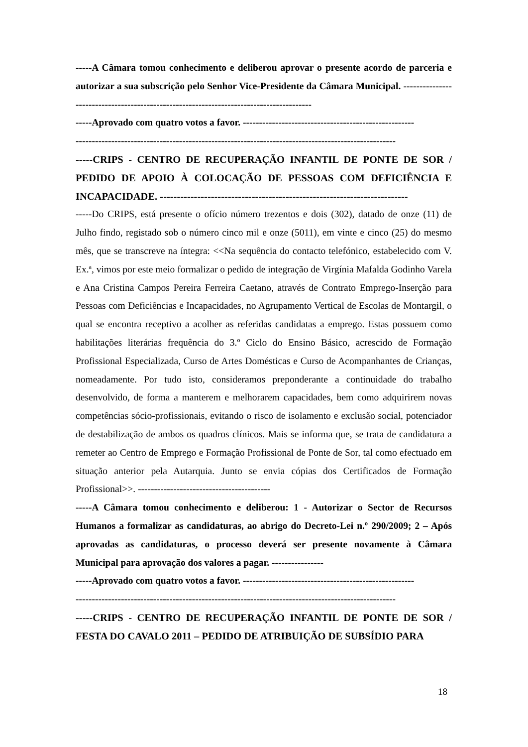-----A Câmara tomou conhecimento e deliberou aprovar o presente acordo de parceria e autorizar a sua subscrição pelo Senhor Vice-Presidente da Câmara Municipal. ----------------------------------------------------------------------------------------
-----Aprovado com quatro votos a favor. -----------------------------------------------------
---------------------------------------------------------------------------------------------------
-----CRIPS - CENTRO DE RECUPERAÇÃO INFANTIL DE PONTE DE SOR / PEDIDO DE APOIO À COLOCAÇÃO DE PESSOAS COM DEFICIÊNCIA E INCAPACIDADE. -------------------------------------------------------------------------
-----Do CRIPS, está presente o ofício número trezentos e dois (302), datado de onze (11) de Julho findo, registado sob o número cinco mil e onze (5011), em vinte e cinco (25) do mesmo mês, que se transcreve na íntegra: <<Na sequência do contacto telefónico, estabelecido com V. Ex.ª, vimos por este meio formalizar o pedido de integração de Virgínia Mafalda Godinho Varela e Ana Cristina Campos Pereira Ferreira Caetano, através de Contrato Emprego-Inserção para Pessoas com Deficiências e Incapacidades, no Agrupamento Vertical de Escolas de Montargil, o qual se encontra receptivo a acolher as referidas candidatas a emprego. Estas possuem como habilitações literárias frequência do 3.º Ciclo do Ensino Básico, acrescido de Formação Profissional Especializada, Curso de Artes Domésticas e Curso de Acompanhantes de Crianças, nomeadamente. Por tudo isto, consideramos preponderante a continuidade do trabalho desenvolvido, de forma a manterem e melhorarem capacidades, bem como adquirirem novas competências sócio-profissionais, evitando o risco de isolamento e exclusão social, potenciador de destabilização de ambos os quadros clínicos. Mais se informa que, se trata de candidatura a remeter ao Centro de Emprego e Formação Profissional de Ponte de Sor, tal como efectuado em situação anterior pela Autarquia. Junto se envia cópias dos Certificados de Formação Profissional>>. -----------------------------------------
-----A Câmara tomou conhecimento e deliberou: 1 - Autorizar o Sector de Recursos Humanos a formalizar as candidaturas, ao abrigo do Decreto-Lei n.º 290/2009; 2 – Após aprovadas as candidaturas, o processo deverá ser presente novamente à Câmara Municipal para aprovação dos valores a pagar. ----------------
-----Aprovado com quatro votos a favor. -----------------------------------------------------
---------------------------------------------------------------------------------------------------
-----CRIPS - CENTRO DE RECUPERAÇÃO INFANTIL DE PONTE DE SOR / FESTA DO CAVALO 2011 – PEDIDO DE ATRIBUIÇÃO DE SUBSÍDIO PARA
18